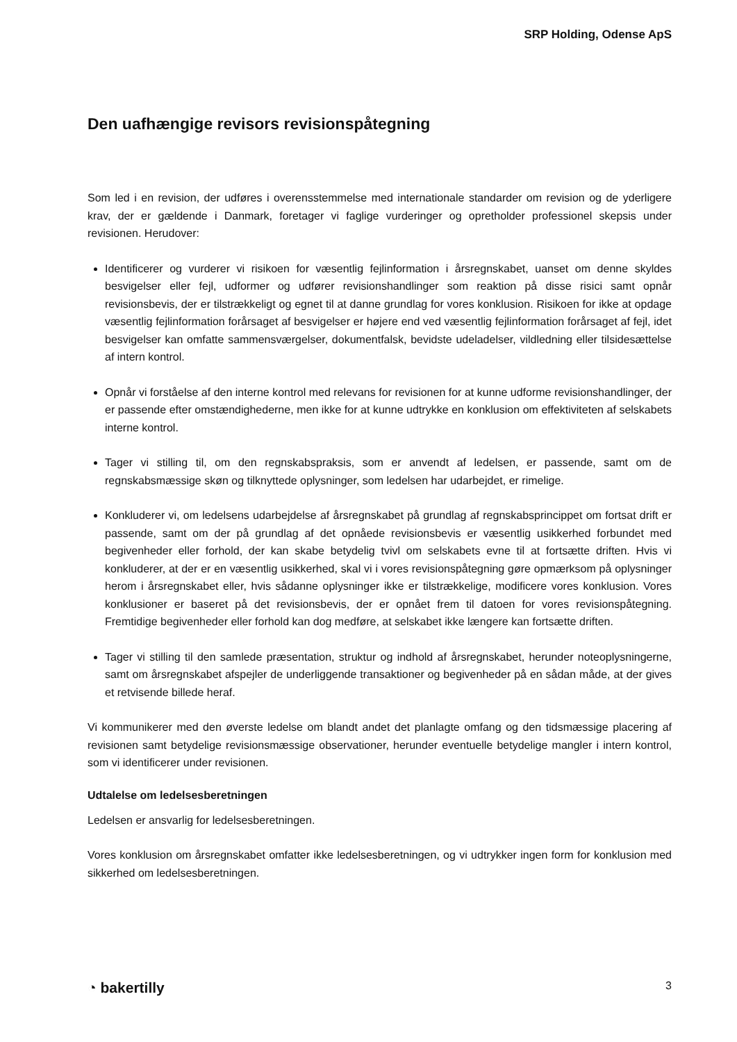SRP Holding, Odense ApS
Den uafhængige revisors revisionspåtegning
Som led i en revision, der udføres i overensstemmelse med internationale standarder om revision og de yderligere krav, der er gældende i Danmark, foretager vi faglige vurderinger og opretholder professionel skepsis under revisionen. Herudover:
Identificerer og vurderer vi risikoen for væsentlig fejlinformation i årsregnskabet, uanset om denne skyldes besvigelser eller fejl, udformer og udfører revisionshandlinger som reaktion på disse risici samt opnår revisionsbevis, der er tilstrækkeligt og egnet til at danne grundlag for vores konklusion. Risikoen for ikke at opdage væsentlig fejlinformation forårsaget af besvigelser er højere end ved væsentlig fejlinformation forårsaget af fejl, idet besvigelser kan omfatte sammensværgelser, dokumentfalsk, bevidste udeladelser, vildledning eller tilsidesættelse af intern kontrol.
Opnår vi forståelse af den interne kontrol med relevans for revisionen for at kunne udforme revisionshandlinger, der er passende efter omstændighederne, men ikke for at kunne udtrykke en konklusion om effektiviteten af selskabets interne kontrol.
Tager vi stilling til, om den regnskabspraksis, som er anvendt af ledelsen, er passende, samt om de regnskabsmæssige skøn og tilknyttede oplysninger, som ledelsen har udarbejdet, er rimelige.
Konkluderer vi, om ledelsens udarbejdelse af årsregnskabet på grundlag af regnskabsprincippet om fortsat drift er passende, samt om der på grundlag af det opnåede revisionsbevis er væsentlig usikkerhed forbundet med begivenheder eller forhold, der kan skabe betydelig tvivl om selskabets evne til at fortsætte driften. Hvis vi konkluderer, at der er en væsentlig usikkerhed, skal vi i vores revisionspåtegning gøre opmærksom på oplysninger herom i årsregnskabet eller, hvis sådanne oplysninger ikke er tilstrækkelige, modificere vores konklusion. Vores konklusioner er baseret på det revisionsbevis, der er opnået frem til datoen for vores revisionspåtegning. Fremtidige begivenheder eller forhold kan dog medføre, at selskabet ikke længere kan fortsætte driften.
Tager vi stilling til den samlede præsentation, struktur og indhold af årsregnskabet, herunder noteoplysningerne, samt om årsregnskabet afspejler de underliggende transaktioner og begivenheder på en sådan måde, at der gives et retvisende billede heraf.
Vi kommunikerer med den øverste ledelse om blandt andet det planlagte omfang og den tidsmæssige placering af revisionen samt betydelige revisionsmæssige observationer, herunder eventuelle betydelige mangler i intern kontrol, som vi identificerer under revisionen.
Udtalelse om ledelsesberetningen
Ledelsen er ansvarlig for ledelsesberetningen.
Vores konklusion om årsregnskabet omfatter ikke ledelsesberetningen, og vi udtrykker ingen form for konklusion med sikkerhed om ledelsesberetningen.
◔ bakertilly 3